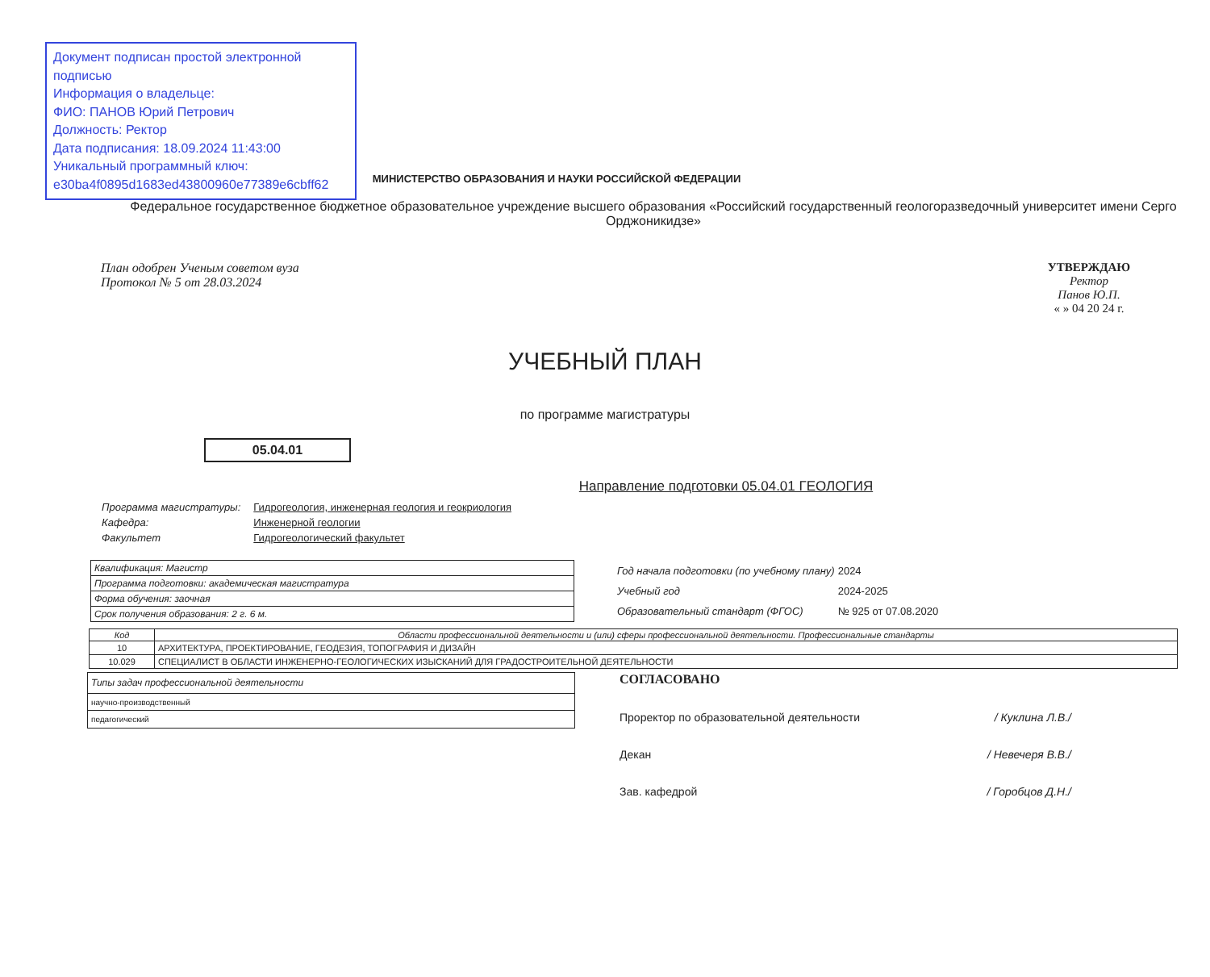Документ подписан простой электронной подписью
Информация о владельце:
ФИО: ПАНОВ Юрий Петрович
Должность: Ректор
Дата подписания: 18.09.2024 11:43:00
Уникальный программный ключ:
e30ba4f0895d1683ed43800960e77389e6cbff62
МИНИСТЕРСТВО ОБРАЗОВАНИЯ И НАУКИ РОССИЙСКОЙ ФЕДЕРАЦИИ
Федеральное государственное бюджетное образовательное учреждение высшего образования «Российский государственный геологоразведочный университет имени Серго Орджоникидзе»
План одобрен Ученым советом вуза
Протокол № 5 от 28.03.2024
УТВЕРЖДАЮ
Ректор
Панов Ю.П.
« » 04 20 24 г.
УЧЕБНЫЙ ПЛАН
по программе магистратуры
05.04.01
Направление подготовки 05.04.01 ГЕОЛОГИЯ
| Программа магистратуры: | Гидрогеология, инженерная геология и геокриология |
| Кафедра: | Инженерной геологии |
| Факультет | Гидрогеологический факультет |
| Квалификация: Магистр |
| Программа подготовки: академическая магистратура |
| Форма обучения: заочная |
| Срок получения образования: 2 г. 6 м. |
| Год начала подготовки (по учебному плану) | 2024 |
| Учебный год | 2024-2025 |
| Образовательный стандарт (ФГОС) | № 925 от 07.08.2020 |
| Код | Области профессиональной деятельности и (или) сферы профессиональной деятельности. Профессиональные стандарты |
| --- | --- |
| 10 | АРХИТЕКТУРА, ПРОЕКТИРОВАНИЕ, ГЕОДЕЗИЯ, ТОПОГРАФИЯ И ДИЗАЙН |
| 10.029 | СПЕЦИАЛИСТ В ОБЛАСТИ ИНЖЕНЕРНО-ГЕОЛОГИЧЕСКИХ ИЗЫСКАНИЙ ДЛЯ ГРАДОСТРОИТЕЛЬНОЙ ДЕЯТЕЛЬНОСТИ |
| Типы задач профессиональной деятельности |
| научно-производственный |
| педагогический |
СОГЛАСОВАНО
Проректор по образовательной деятельности / Куклина Л.В./
Декан / Невечеря В.В./
Зав. кафедрой / Горобцов Д.Н./